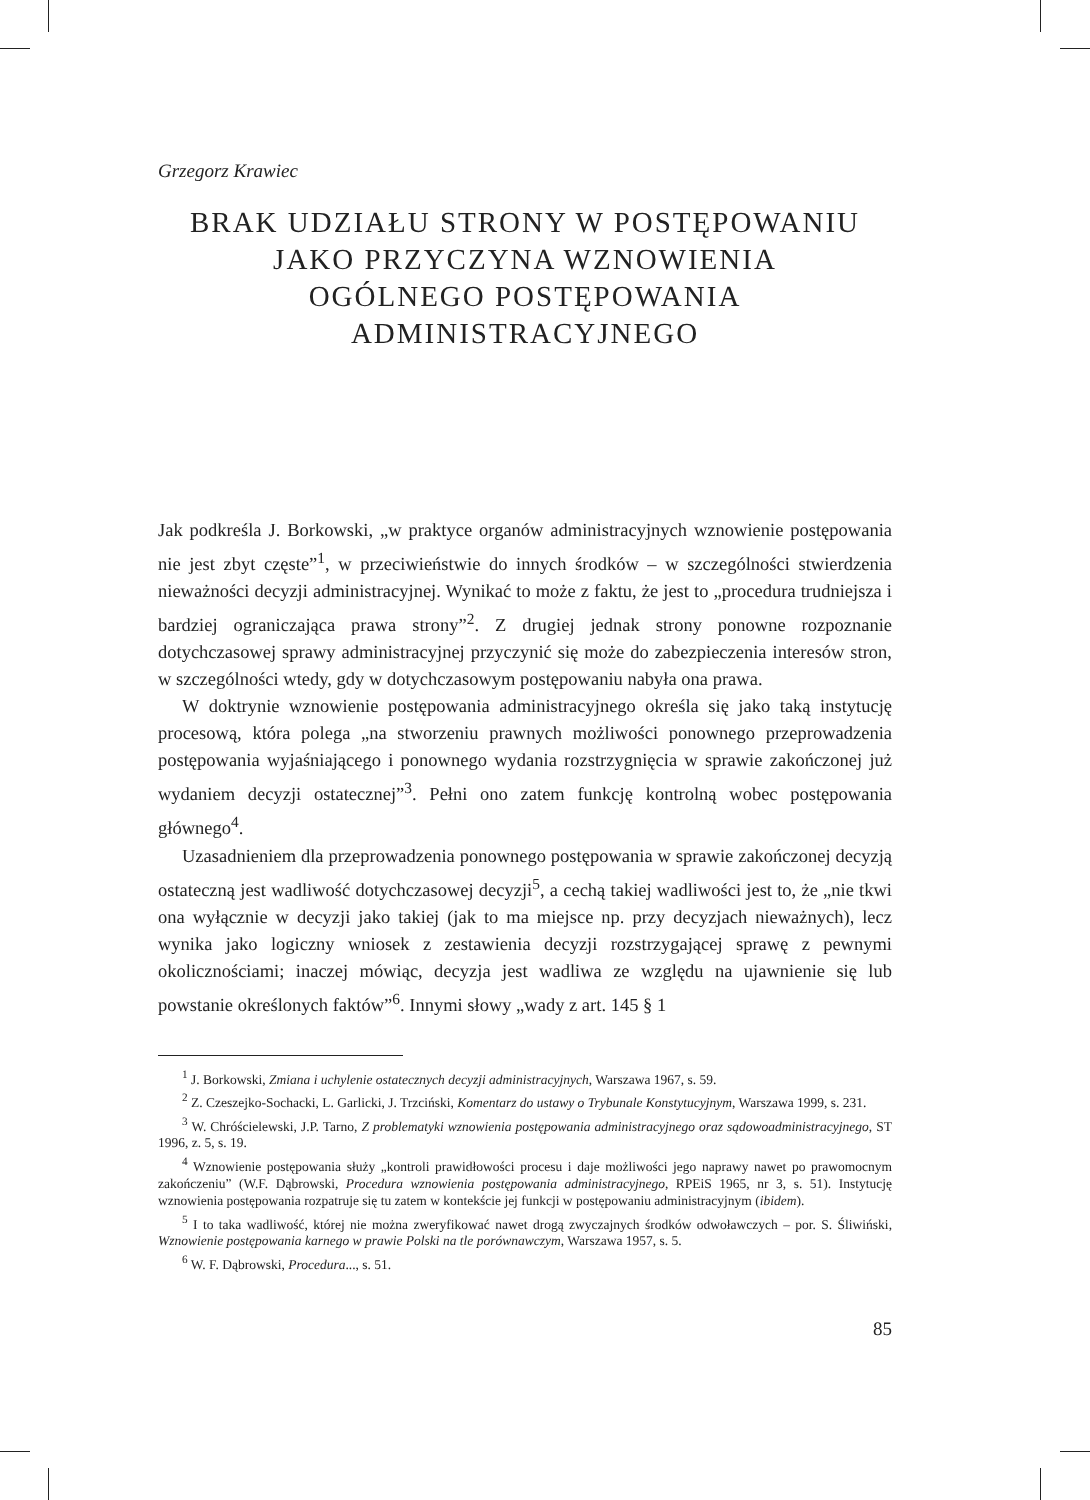Grzegorz Krawiec
BRAK UDZIAŁU STRONY W POSTĘPOWANIU
JAKO PRZYCZYNA WZNOWIENIA
OGÓLNEGO POSTĘPOWANIA
ADMINISTRACYJNEGO
Jak podkreśla J. Borkowski, „w praktyce organów administracyjnych wznowienie postępowania nie jest zbyt częste”<sup>1</sup>, w przeciwieństwie do innych środków – w szczególności stwierdzenia nieważności decyzji administracyjnej. Wynikać to może z faktu, że jest to „procedura trudniejsza i bardziej ograniczająca prawa strony”<sup>2</sup>. Z drugiej jednak strony ponowne rozpoznanie dotychczasowej sprawy administracyjnej przyczynić się może do zabezpieczenia interesów stron, w szczególności wtedy, gdy w dotychczasowym postępowaniu nabyła ona prawa.
W doktrynie wznowienie postępowania administracyjnego określa się jako taką instytucję procesową, która polega „na stworzeniu prawnych możliwości ponownego przeprowadzenia postępowania wyjaśniającego i ponownego wydania rozstrzygnięcia w sprawie zakończonej już wydaniem decyzji ostatecznej”<sup>3</sup>. Pełni ono zatem funkcję kontrolną wobec postępowania głównego<sup>4</sup>.
Uzasadnieniem dla przeprowadzenia ponownego postępowania w sprawie zakończonej decyzją ostateczną jest wadliwość dotychczasowej decyzji<sup>5</sup>, a cechą takiej wadliwości jest to, że „nie tkwi ona wyłącznie w decyzji jako takiej (jak to ma miejsce np. przy decyzjach nieważnych), lecz wynika jako logiczny wniosek z zestawienia decyzji rozstrzygającej sprawę z pewnymi okolicznościami; inaczej mówiąc, decyzja jest wadliwa ze względu na ujawnienie się lub powstanie określonych faktów”<sup>6</sup>. Innymi słowy „wady z art. 145 § 1
<sup>1</sup> J. Borkowski, Zmiana i uchylenie ostatecznych decyzji administracyjnych, Warszawa 1967, s. 59.
<sup>2</sup> Z. Czeszejko-Sochacki, L. Garlicki, J. Trzciński, Komentarz do ustawy o Trybunale Konstytucyjnym, Warszawa 1999, s. 231.
<sup>3</sup> W. Chróścielewski, J.P. Tarno, Z problematyki wznowienia postępowania administracyjnego oraz sądowoadministracyjnego, ST 1996, z. 5, s. 19.
<sup>4</sup> Wznowienie postępowania służy „kontroli prawidłowości procesu i daje możliwości jego naprawy nawet po prawomocnym zakończeniu” (W.F. Dąbrowski, Procedura wznowienia postępowania administracyjnego, RPEiS 1965, nr 3, s. 51). Instytucję wznowienia postępowania rozpatruje się tu zatem w kontekście jej funkcji w postępowaniu administracyjnym (ibidem).
<sup>5</sup> I to taka wadliwość, której nie można zweryfikować nawet drogą zwyczajnych środków odwoławczych – por. S. Śliwiński, Wznowienie postępowania karnego w prawie Polski na tle porównawczym, Warszawa 1957, s. 5.
<sup>6</sup> W. F. Dąbrowski, Procedura..., s. 51.
85